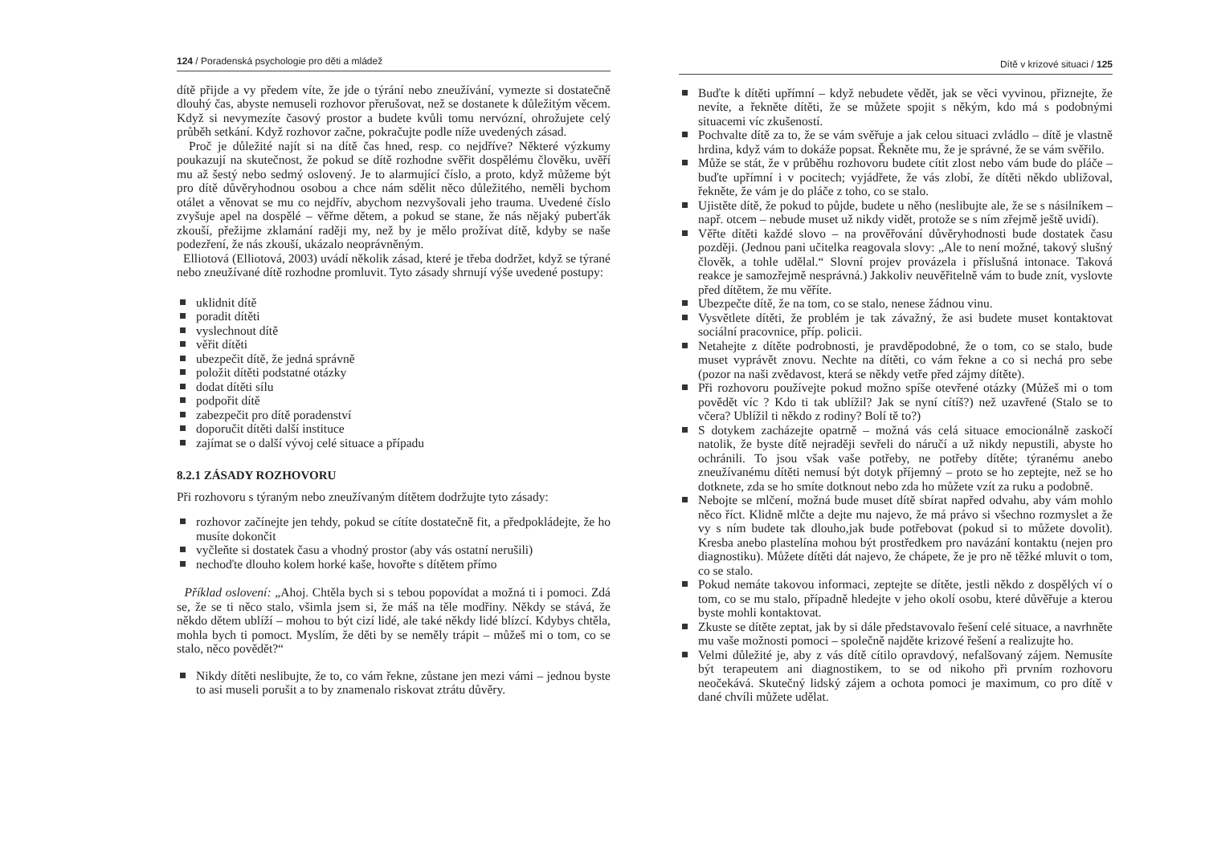124 / Poradenská psychologie pro děti a mládež
dítě přijde a vy předem víte, že jde o týrání nebo zneužívání, vymezte si dostatečně dlouhý čas, abyste nemuseli rozhovor přerušovat, než se dostanete k důležitým věcem. Když si nevymezíte časový prostor a budete kvůli tomu nervózní, ohrožujete celý průběh setkání. Když rozhovor začne, pokračujte podle níže uvedených zásad.
Proč je důležité najít si na dítě čas hned, resp. co nejdříve? Některé výzkumy poukazují na skutečnost, že pokud se dítě rozhodne svěřit dospělému člověku, uvěří mu až šestý nebo sedmý oslovený. Je to alarmující číslo, a proto, když můžeme být pro dítě důvěryhodnou osobou a chce nám sdělit něco důležitého, neměli bychom otálet a věnovat se mu co nejdřív, abychom nezvyšovali jeho trauma. Uvedené číslo zvyšuje apel na dospělé – věřme dětem, a pokud se stane, že nás nějaký puberťák zkouší, přežijme zklamání raději my, než by je mělo prožívat dítě, kdyby se naše podezření, že nás zkouší, ukázalo neoprávněným.
Elliotová (Elliotová, 2003) uvádí několik zásad, které je třeba dodržet, když se týrané nebo zneužívané dítě rozhodne promluvit. Tyto zásady shrnují výše uvedené postupy:
uklidnit dítě
poradit dítěti
vyslechnout dítě
věřit dítěti
ubezpečit dítě, že jedná správně
položit dítěti podstatné otázky
dodat dítěti sílu
podpořit dítě
zabezpečit pro dítě poradenství
doporučit dítěti další instituce
zajímat se o další vývoj celé situace a případu
8.2.1 ZÁSADY ROZHOVORU
Při rozhovoru s týraným nebo zneužívaným dítětem dodržujte tyto zásady:
rozhovor začínejte jen tehdy, pokud se cítíte dostatečně fit, a předpokládejte, že ho musíte dokončit
vyčleňte si dostatek času a vhodný prostor (aby vás ostatní nerušili)
nechoďte dlouho kolem horké kaše, hovořte s dítětem přímo
Příklad oslovení: „Ahoj. Chtěla bych si s tebou popovídat a možná ti i pomoci. Zdá se, že se ti něco stalo, všimla jsem si, že máš na těle modřiny. Někdy se stává, že někdo dětem ublíží – mohou to být cizí lidé, ale také někdy lidé blízcí. Kdybys chtěla, mohla bych ti pomoct. Myslím, že děti by se neměly trápit – můžeš mi o tom, co se stalo, něco povědět?“
Nikdy dítěti neslibujte, že to, co vám řekne, zůstane jen mezi vámi – jednou byste to asi museli porušit a to by znamenalo riskovat ztrátu důvěry.
Dítě v krizové situaci / 125
Buďte k dítěti upřímní – když nebudete vědět, jak se věci vyvinou, přiznejte, že nevíte, a řekněte dítěti, že se můžete spojit s někým, kdo má s podobnými situacemi víc zkušeností.
Pochvalte dítě za to, že se vám svěřuje a jak celou situaci zvládlo – dítě je vlastně hrdina, když vám to dokáže popsat. Řekněte mu, že je správné, že se vám svěřilo.
Může se stát, že v průběhu rozhovoru budete cítit zlost nebo vám bude do pláče – buďte upřímní i v pocitech; vyjádřete, že vás zlobí, že dítěti někdo ubližoval, řekněte, že vám je do pláče z toho, co se stalo.
Ujistěte dítě, že pokud to půjde, budete u něho (neslibujte ale, že se s násilníkem – např. otcem – nebude muset už nikdy vidět, protože se s ním zřejmě ještě uvidí).
Věřte dítěti každé slovo – na prověřování důvěryhodnosti bude dostatek času později. (Jednou pani učitelka reagovala slovy: „Ale to není možné, takový slušný člověk, a tohle udělal.“ Slovní projev provázela i příslušná intonace. Taková reakce je samozřejmě nesprávná.) Jakkoliv neuvěřitelně vám to bude znít, vyslovte před dítětem, že mu věříte.
Ubezpečte dítě, že na tom, co se stalo, nenese žádnou vinu.
Vysvětlete dítěti, že problém je tak závažný, že asi budete muset kontaktovat sociální pracovnice, příp. policii.
Netahejte z dítěte podrobnosti, je pravděpodobné, že o tom, co se stalo, bude muset vyprávět znovu. Nechte na dítěti, co vám řekne a co si nechá pro sebe (pozor na naši zvědavost, která se někdy vetře před zájmy dítěte).
Při rozhovoru používejte pokud možno spíše otevřené otázky (Můžeš mi o tom povědět víc ? Kdo ti tak ublížil? Jak se nyní cítíš?) než uzavřené (Stalo se to včera? Ublížil ti někdo z rodiny? Bolí tě to?)
S dotykem zacházejte opatrně – možná vás celá situace emocionálně zaskočí natolik, že byste dítě nejraději sevřeli do náručí a už nikdy nepustili, abyste ho ochránili. To jsou však vaše potřeby, ne potřeby dítěte; týranému anebo zneužívanému dítěti nemusí být dotyk příjemný – proto se ho zeptejte, než se ho dotknete, zda se ho smíte dotknout nebo zda ho můžete vzít za ruku a podobně.
Nebojte se mlčení, možná bude muset dítě sbírat napřed odvahu, aby vám mohlo něco říct. Klidně mlčte a dejte mu najevo, že má právo si všechno rozmyslet a že vy s ním budete tak dlouho,jak bude potřebovat (pokud si to můžete dovolit). Kresba anebo plastelína mohou být prostředkem pro navázání kontaktu (nejen pro diagnostiku). Můžete dítěti dát najevo, že chápete, že je pro ně těžké mluvit o tom, co se stalo.
Pokud nemáte takovou informaci, zeptejte se dítěte, jestli někdo z dospělých ví o tom, co se mu stalo, případně hledejte v jeho okolí osobu, které důvěřuje a kterou byste mohli kontaktovat.
Zkuste se dítěte zeptat, jak by si dále představovalo řešení celé situace, a navrhněte mu vaše možnosti pomoci – společně najděte krizové řešení a realizujte ho.
Velmi důležité je, aby z vás dítě cítilo opravdový, nefalšovaný zájem. Nemusíte být terapeutem ani diagnostikem, to se od nikoho při prvním rozhovoru neočekává. Skutečný lidský zájem a ochota pomoci je maximum, co pro dítě v dané chvíli můžete udělat.